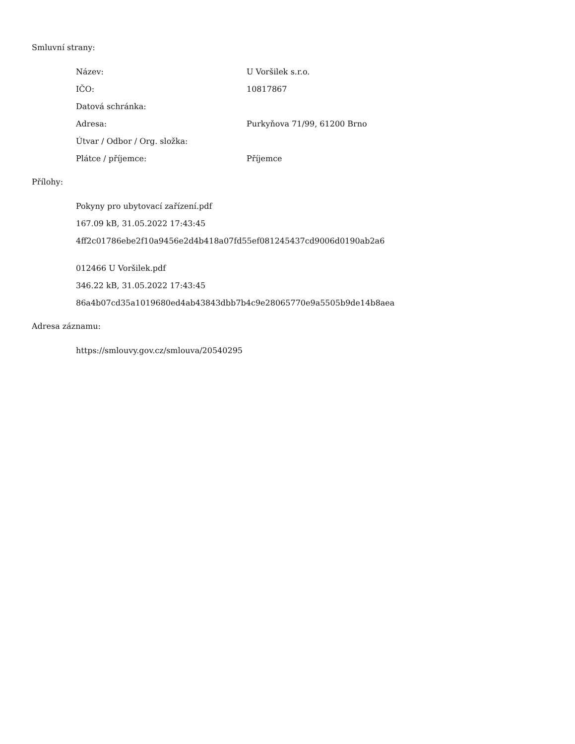Smluvní strany:
| Název: | U Voršilek s.r.o. |
| IČO: | 10817867 |
| Datová schránka: | |
| Adresa: | Purkyňova 71/99, 61200 Brno |
| Útvar / Odbor / Org. složka: | |
| Plátce / příjemce: | Příjemce |
Přílohy:
Pokyny pro ubytovací zařízení.pdf
167.09 kB, 31.05.2022 17:43:45
4ff2c01786ebe2f10a9456e2d4b418a07fd55ef081245437cd9006d0190ab2a6
012466 U Voršilek.pdf
346.22 kB, 31.05.2022 17:43:45
86a4b07cd35a1019680ed4ab43843dbb7b4c9e28065770e9a5505b9de14b8aea
Adresa záznamu:
https://smlouvy.gov.cz/smlouva/20540295